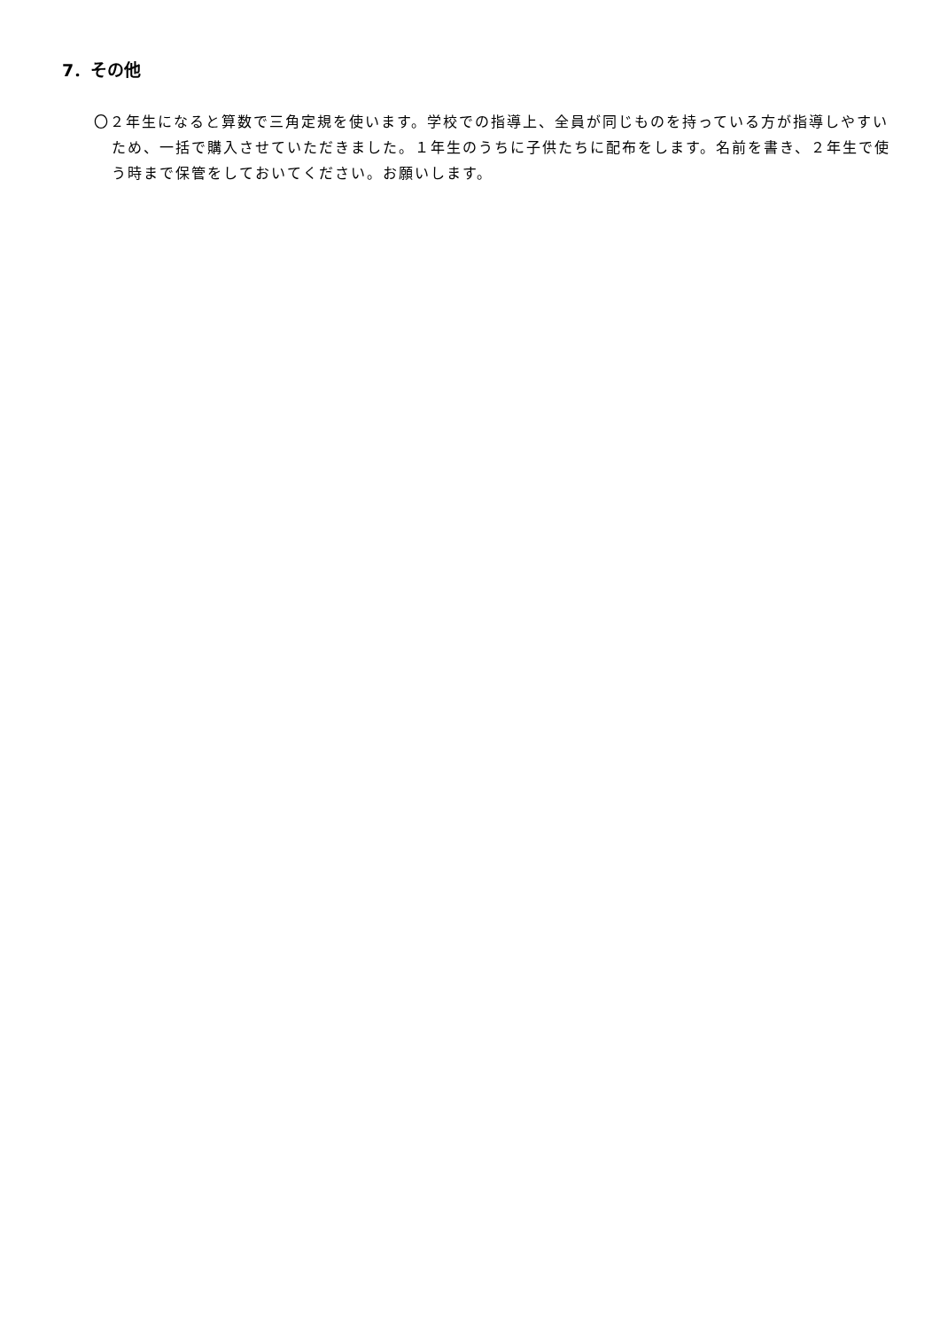7．その他
〇２年生になると算数で三角定規を使います。学校での指導上、全員が同じものを持っている方が指導しやすいため、一括で購入させていただきました。１年生のうちに子供たちに配布をします。名前を書き、２年生で使う時まで保管をしておいてください。お願いします。